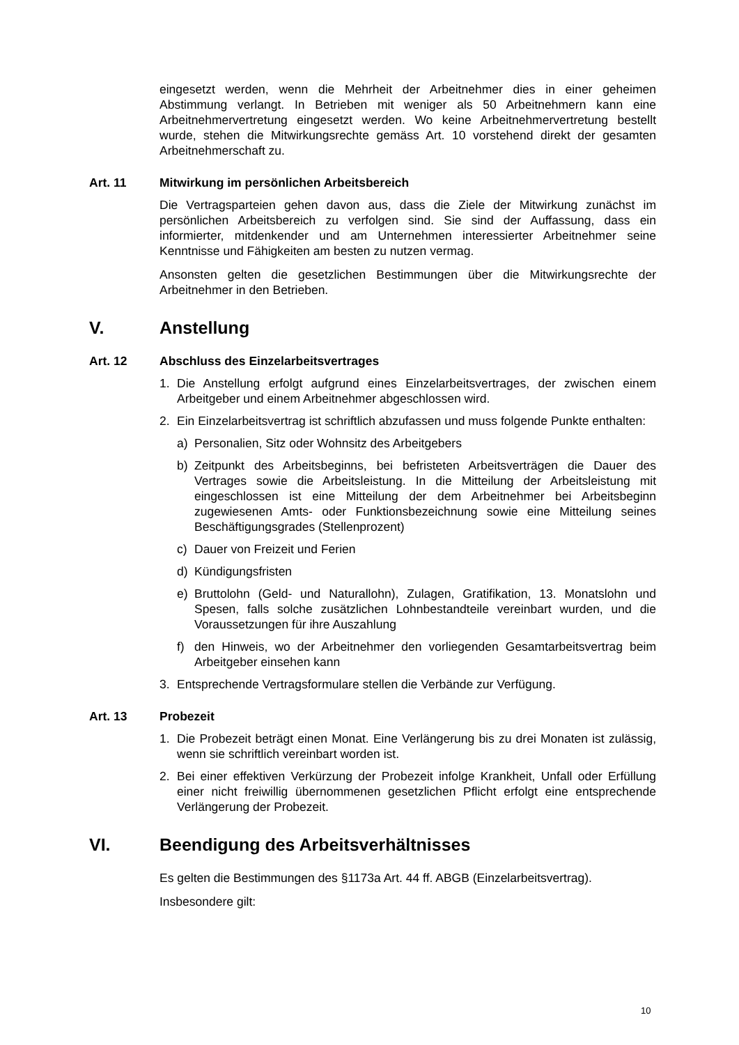eingesetzt werden, wenn die Mehrheit der Arbeitnehmer dies in einer geheimen Abstimmung verlangt. In Betrieben mit weniger als 50 Arbeitnehmern kann eine Arbeitnehmervertretung eingesetzt werden. Wo keine Arbeitnehmervertretung bestellt wurde, stehen die Mitwirkungsrechte gemäss Art. 10 vorstehend direkt der gesamten Arbeitnehmerschaft zu.
Art. 11 Mitwirkung im persönlichen Arbeitsbereich
Die Vertragsparteien gehen davon aus, dass die Ziele der Mitwirkung zunächst im persönlichen Arbeitsbereich zu verfolgen sind. Sie sind der Auffassung, dass ein informierter, mitdenkender und am Unternehmen interessierter Arbeitnehmer seine Kenntnisse und Fähigkeiten am besten zu nutzen vermag.
Ansonsten gelten die gesetzlichen Bestimmungen über die Mitwirkungsrechte der Arbeitnehmer in den Betrieben.
V. Anstellung
Art. 12 Abschluss des Einzelarbeitsvertrages
1. Die Anstellung erfolgt aufgrund eines Einzelarbeitsvertrages, der zwischen einem Arbeitgeber und einem Arbeitnehmer abgeschlossen wird.
2. Ein Einzelarbeitsvertrag ist schriftlich abzufassen und muss folgende Punkte enthalten:
a) Personalien, Sitz oder Wohnsitz des Arbeitgebers
b) Zeitpunkt des Arbeitsbeginns, bei befristeten Arbeitsverträgen die Dauer des Vertrages sowie die Arbeitsleistung. In die Mitteilung der Arbeitsleistung mit eingeschlossen ist eine Mitteilung der dem Arbeitnehmer bei Arbeitsbeginn zugewiesenen Amts- oder Funktionsbezeichnung sowie eine Mitteilung seines Beschäftigungsgrades (Stellenprozent)
c) Dauer von Freizeit und Ferien
d) Kündigungsfristen
e) Bruttolohn (Geld- und Naturallohn), Zulagen, Gratifikation, 13. Monatslohn und Spesen, falls solche zusätzlichen Lohnbestandteile vereinbart wurden, und die Voraussetzungen für ihre Auszahlung
f) den Hinweis, wo der Arbeitnehmer den vorliegenden Gesamtarbeitsvertrag beim Arbeitgeber einsehen kann
3. Entsprechende Vertragsformulare stellen die Verbände zur Verfügung.
Art. 13 Probezeit
1. Die Probezeit beträgt einen Monat. Eine Verlängerung bis zu drei Monaten ist zulässig, wenn sie schriftlich vereinbart worden ist.
2. Bei einer effektiven Verkürzung der Probezeit infolge Krankheit, Unfall oder Erfüllung einer nicht freiwillig übernommenen gesetzlichen Pflicht erfolgt eine entsprechende Verlängerung der Probezeit.
VI. Beendigung des Arbeitsverhältnisses
Es gelten die Bestimmungen des §1173a Art. 44 ff. ABGB (Einzelarbeitsvertrag).
Insbesondere gilt:
10